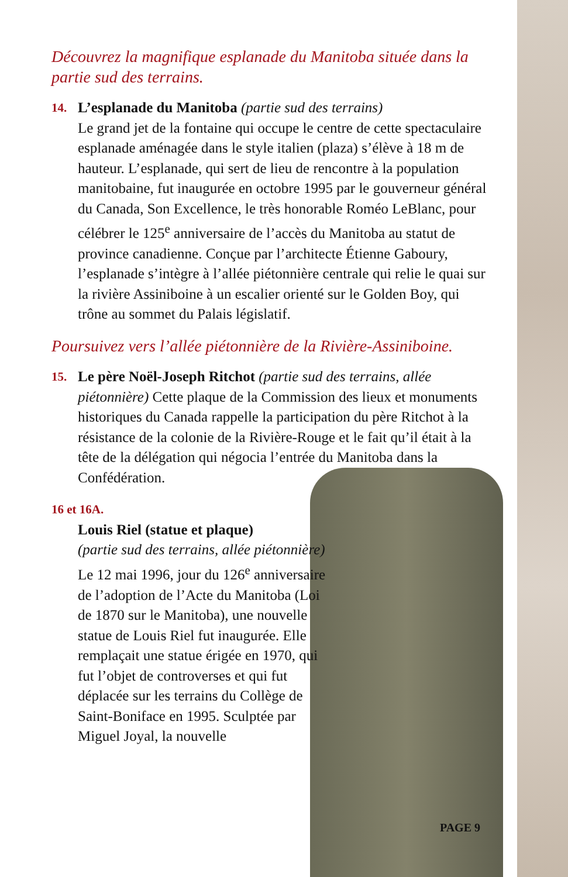Découvrez la magnifique esplanade du Manitoba située dans la partie sud des terrains.
14.
L’esplanade du Manitoba (partie sud des terrains)
Le grand jet de la fontaine qui occupe le centre de cette spectaculaire esplanade aménagée dans le style italien (plaza) s’élève à 18 m de hauteur. L’esplanade, qui sert de lieu de rencontre à la population manitobaine, fut inaugurée en octobre 1995 par le gouverneur général du Canada, Son Excellence, le très honorable Roméo LeBlanc, pour célébrer le 125<sup>e</sup> anniversaire de l’accès du Manitoba au statut de province canadienne. Conçue par l’architecte Étienne Gaboury, l’esplanade s’intègre à l’allée piétonnière centrale qui relie le quai sur la rivière Assiniboine à un escalier orienté sur le Golden Boy, qui trône au sommet du Palais législatif.
Poursuivez vers l’allée piétonnière de la Rivière-Assiniboine.
15.
Le père Noël-Joseph Ritchot (partie sud des terrains, allée piétonnière) Cette plaque de la Commission des lieux et monuments historiques du Canada rappelle la participation du père Ritchot à la résistance de la colonie de la Rivière-Rouge et le fait qu’il était à la tête de la délégation qui négocia l’entrée du Manitoba dans la Confédération.
16 et 16A.
Louis Riel (statue et plaque)
(partie sud des terrains, allée piétonnière) Le 12 mai 1996, jour du 126<sup>e</sup> anniversaire de l’adoption de l’Acte du Manitoba (Loi de 1870 sur le Manitoba), une nouvelle statue de Louis Riel fut inaugurée. Elle remplaçait une statue érigée en 1970, qui fut l’objet de controverses et qui fut déplacée sur les terrains du Collège de Saint-Boniface en 1995. Sculptée par Miguel Joyal, la nouvelle
PAGE 9